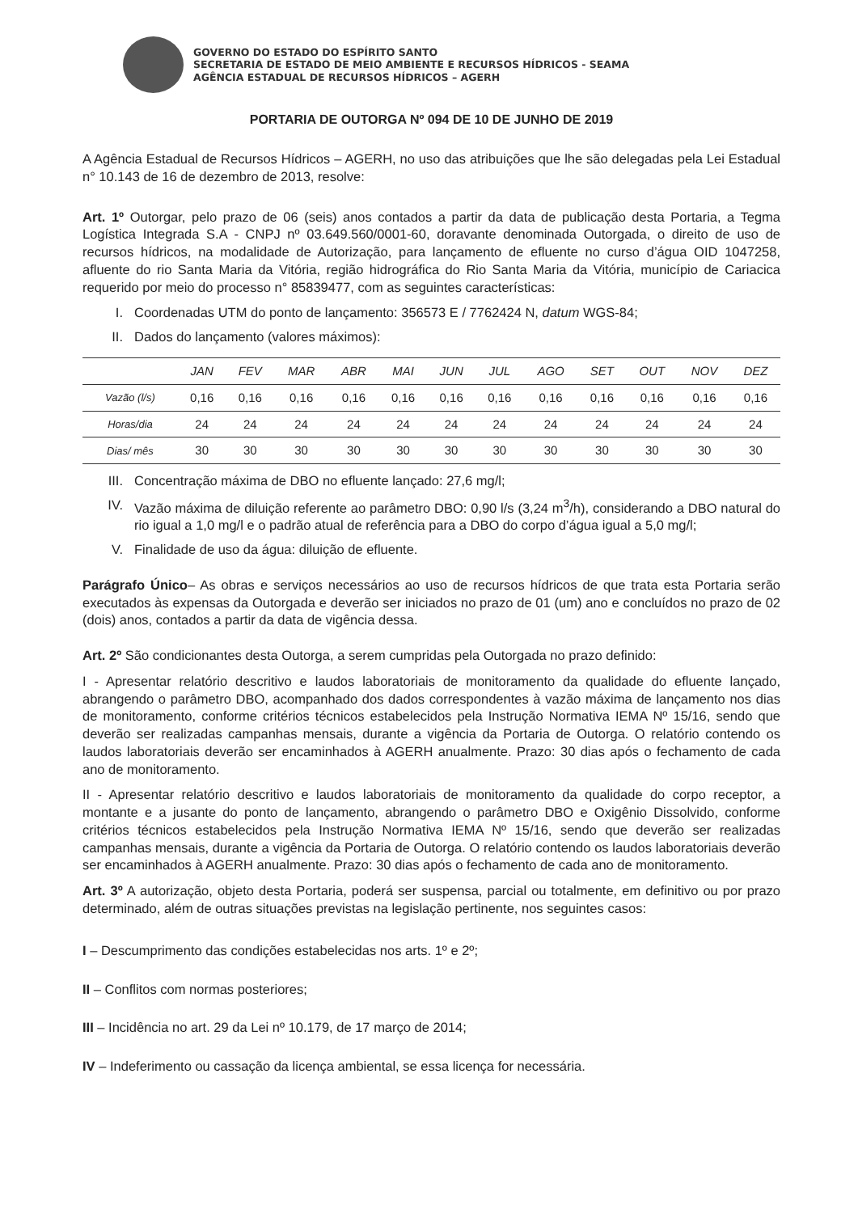GOVERNO DO ESTADO DO ESPÍRITO SANTO
SECRETARIA DE ESTADO DE MEIO AMBIENTE E RECURSOS HÍDRICOS - SEAMA
AGÊNCIA ESTADUAL DE RECURSOS HÍDRICOS – AGERH
PORTARIA DE OUTORGA Nº 094 DE 10 DE JUNHO DE 2019
A Agência Estadual de Recursos Hídricos – AGERH, no uso das atribuições que lhe são delegadas pela Lei Estadual n° 10.143 de 16 de dezembro de 2013, resolve:
Art. 1º Outorgar, pelo prazo de 06 (seis) anos contados a partir da data de publicação desta Portaria, a Tegma Logística Integrada S.A - CNPJ nº 03.649.560/0001-60, doravante denominada Outorgada, o direito de uso de recursos hídricos, na modalidade de Autorização, para lançamento de efluente no curso d’água OID 1047258, afluente do rio Santa Maria da Vitória, região hidrográfica do Rio Santa Maria da Vitória, município de Cariacica requerido por meio do processo n° 85839477, com as seguintes características:
I. Coordenadas UTM do ponto de lançamento: 356573 E / 7762424 N, datum WGS-84;
II. Dados do lançamento (valores máximos):
| | JAN | FEV | MAR | ABR | MAI | JUN | JUL | AGO | SET | OUT | NOV | DEZ |
| --- | --- | --- | --- | --- | --- | --- | --- | --- | --- | --- | --- | --- |
| Vazão (l/s) | 0,16 | 0,16 | 0,16 | 0,16 | 0,16 | 0,16 | 0,16 | 0,16 | 0,16 | 0,16 | 0,16 | 0,16 |
| Horas/dia | 24 | 24 | 24 | 24 | 24 | 24 | 24 | 24 | 24 | 24 | 24 | 24 |
| Dias/ mês | 30 | 30 | 30 | 30 | 30 | 30 | 30 | 30 | 30 | 30 | 30 | 30 |
III. Concentração máxima de DBO no efluente lançado: 27,6 mg/l;
IV. Vazão máxima de diluição referente ao parâmetro DBO: 0,90 l/s (3,24 m<sup>3</sup>/h), considerando a DBO natural do rio igual a 1,0 mg/l e o padrão atual de referência para a DBO do corpo d’água igual a 5,0 mg/l;
V. Finalidade de uso da água: diluição de efluente.
Parágrafo Único– As obras e serviços necessários ao uso de recursos hídricos de que trata esta Portaria serão executados às expensas da Outorgada e deverão ser iniciados no prazo de 01 (um) ano e concluídos no prazo de 02 (dois) anos, contados a partir da data de vigência dessa.
Art. 2º São condicionantes desta Outorga, a serem cumpridas pela Outorgada no prazo definido:
I - Apresentar relatório descritivo e laudos laboratoriais de monitoramento da qualidade do efluente lançado, abrangendo o parâmetro DBO, acompanhado dos dados correspondentes à vazão máxima de lançamento nos dias de monitoramento, conforme critérios técnicos estabelecidos pela Instrução Normativa IEMA Nº 15/16, sendo que deverão ser realizadas campanhas mensais, durante a vigência da Portaria de Outorga. O relatório contendo os laudos laboratoriais deverão ser encaminhados à AGERH anualmente. Prazo: 30 dias após o fechamento de cada ano de monitoramento.
II - Apresentar relatório descritivo e laudos laboratoriais de monitoramento da qualidade do corpo receptor, a montante e a jusante do ponto de lançamento, abrangendo o parâmetro DBO e Oxigênio Dissolvido, conforme critérios técnicos estabelecidos pela Instrução Normativa IEMA Nº 15/16, sendo que deverão ser realizadas campanhas mensais, durante a vigência da Portaria de Outorga. O relatório contendo os laudos laboratoriais deverão ser encaminhados à AGERH anualmente. Prazo: 30 dias após o fechamento de cada ano de monitoramento.
Art. 3º A autorização, objeto desta Portaria, poderá ser suspensa, parcial ou totalmente, em definitivo ou por prazo determinado, além de outras situações previstas na legislação pertinente, nos seguintes casos:
I – Descumprimento das condições estabelecidas nos arts. 1º e 2º;
II – Conflitos com normas posteriores;
III – Incidência no art. 29 da Lei nº 10.179, de 17 março de 2014;
IV – Indeferimento ou cassação da licença ambiental, se essa licença for necessária.